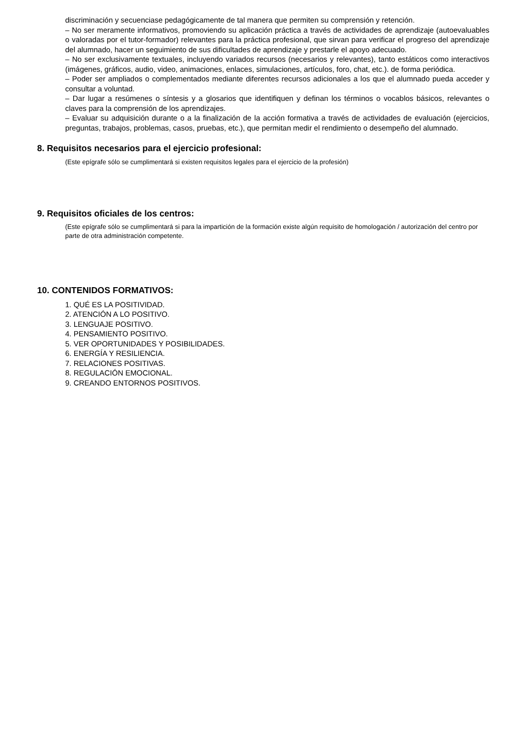discriminación y secuenciase pedagógicamente de tal manera que permiten su comprensión y retención.
– No ser meramente informativos, promoviendo su aplicación práctica a través de actividades de aprendizaje (autoevaluables o valoradas por el tutor-formador) relevantes para la práctica profesional, que sirvan para verificar el progreso del aprendizaje del alumnado, hacer un seguimiento de sus dificultades de aprendizaje y prestarle el apoyo adecuado.
– No ser exclusivamente textuales, incluyendo variados recursos (necesarios y relevantes), tanto estáticos como interactivos (imágenes, gráficos, audio, video, animaciones, enlaces, simulaciones, artículos, foro, chat, etc.). de forma periódica.
– Poder ser ampliados o complementados mediante diferentes recursos adicionales a los que el alumnado pueda acceder y consultar a voluntad.
– Dar lugar a resúmenes o síntesis y a glosarios que identifiquen y definan los términos o vocablos básicos, relevantes o claves para la comprensión de los aprendizajes.
– Evaluar su adquisición durante o a la finalización de la acción formativa a través de actividades de evaluación (ejercicios, preguntas, trabajos, problemas, casos, pruebas, etc.), que permitan medir el rendimiento o desempeño del alumnado.
8. Requisitos necesarios para el ejercicio profesional:
(Este epígrafe sólo se cumplimentará si existen requisitos legales para el ejercicio de la profesión)
9. Requisitos oficiales de los centros:
(Este epígrafe sólo se cumplimentará si para la impartición de la formación existe algún requisito de homologación / autorización del centro por parte de otra administración competente.
10. CONTENIDOS FORMATIVOS:
1. QUÉ ES LA POSITIVIDAD.
2. ATENCIÓN A LO POSITIVO.
3. LENGUAJE POSITIVO.
4. PENSAMIENTO POSITIVO.
5. VER OPORTUNIDADES Y POSIBILIDADES.
6. ENERGÍA Y RESILIENCIA.
7. RELACIONES POSITIVAS.
8. REGULACIÓN EMOCIONAL.
9. CREANDO ENTORNOS POSITIVOS.